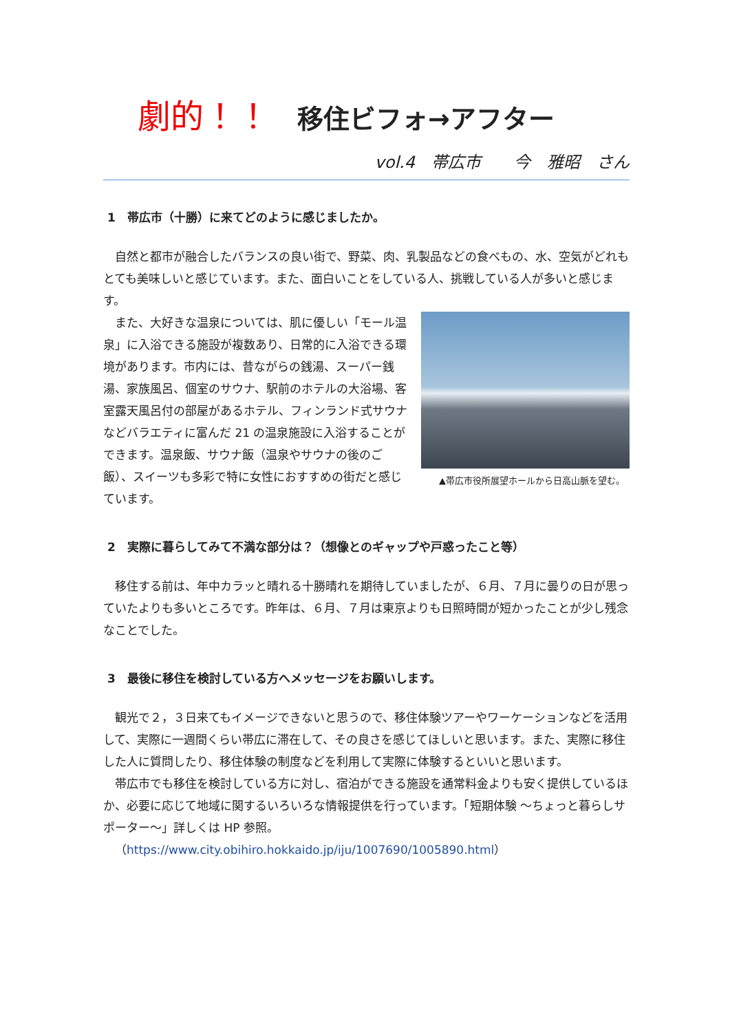劇的！！ 移住ビフォ→アフター
vol.4　帯広市　　今　雅昭　さん
1　帯広市（十勝）に来てどのように感じましたか。
自然と都市が融合したバランスの良い街で、野菜、肉、乳製品などの食べもの、水、空気がどれもとても美味しいと感じています。また、面白いことをしている人、挑戦している人が多いと感じます。
▲帯広市役所展望ホールから日高山脈を望む。
また、大好きな温泉については、肌に優しい「モール温泉」に入浴できる施設が複数あり、日常的に入浴できる環境があります。市内には、昔ながらの銭湯、スーパー銭湯、家族風呂、個室のサウナ、駅前のホテルの大浴場、客室露天風呂付の部屋があるホテル、フィンランド式サウナなどバラエティに富んだ 21 の温泉施設に入浴することができます。温泉飯、サウナ飯（温泉やサウナの後のご飯）、スイーツも多彩で特に女性におすすめの街だと感じています。
2　実際に暮らしてみて不満な部分は？（想像とのギャップや戸惑ったこと等）
移住する前は、年中カラッと晴れる十勝晴れを期待していましたが、６月、７月に曇りの日が思っていたよりも多いところです。昨年は、６月、７月は東京よりも日照時間が短かったことが少し残念なことでした。
3　最後に移住を検討している方へメッセージをお願いします。
観光で２，３日来てもイメージできないと思うので、移住体験ツアーやワーケーションなどを活用して、実際に一週間くらい帯広に滞在して、その良さを感じてほしいと思います。また、実際に移住した人に質問したり、移住体験の制度などを利用して実際に体験するといいと思います。
帯広市でも移住を検討している方に対し、宿泊ができる施設を通常料金よりも安く提供しているほか、必要に応じて地域に関するいろいろな情報提供を行っています。「短期体験 ～ちょっと暮らしサポーター～」詳しくは HP 参照。
（https://www.city.obihiro.hokkaido.jp/iju/1007690/1005890.html）